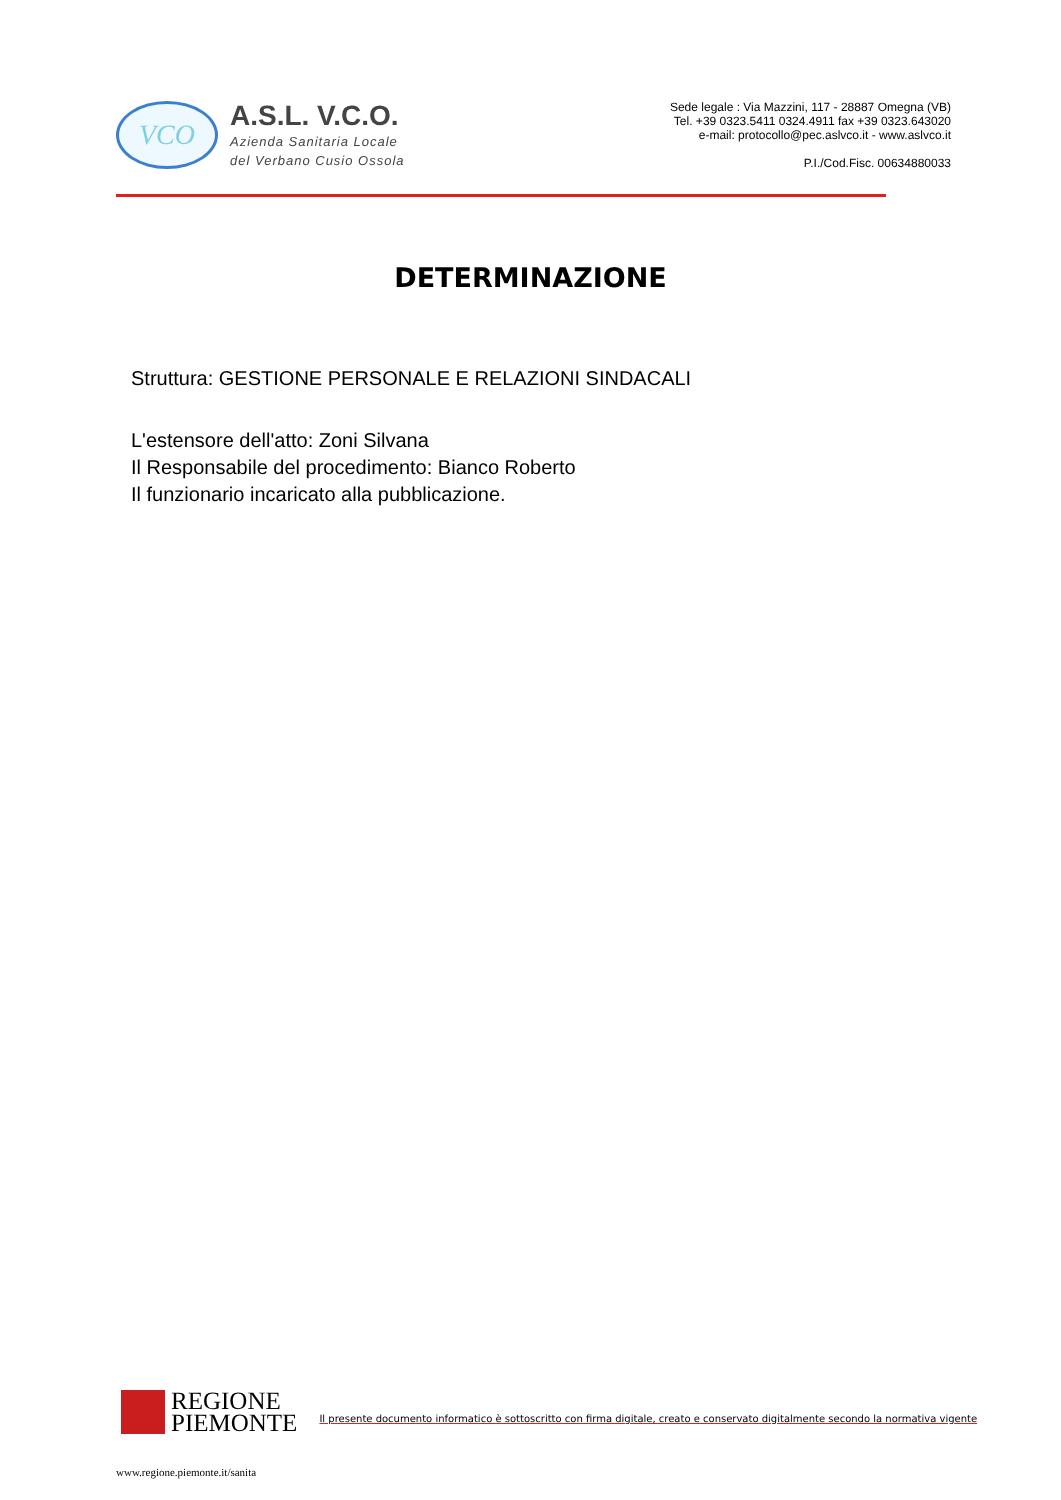VCO
A.S.L. V.C.O.
Azienda Sanitaria Locale
del Verbano Cusio Ossola
Sede legale : Via Mazzini, 117 - 28887 Omegna (VB)
Tel. +39 0323.5411 0324.4911 fax +39 0323.643020
e-mail: protocollo@pec.aslvco.it - www.aslvco.it
P.I./Cod.Fisc. 00634880033
DETERMINAZIONE
Struttura: GESTIONE PERSONALE E RELAZIONI SINDACALI
L'estensore dell'atto: Zoni Silvana
Il Responsabile del procedimento: Bianco Roberto
Il funzionario incaricato alla pubblicazione.
REGIONE
PIEMONTE
Il presente documento informatico è sottoscritto con firma digitale, creato e conservato digitalmente secondo la normativa vigente
www.regione.piemonte.it/sanita